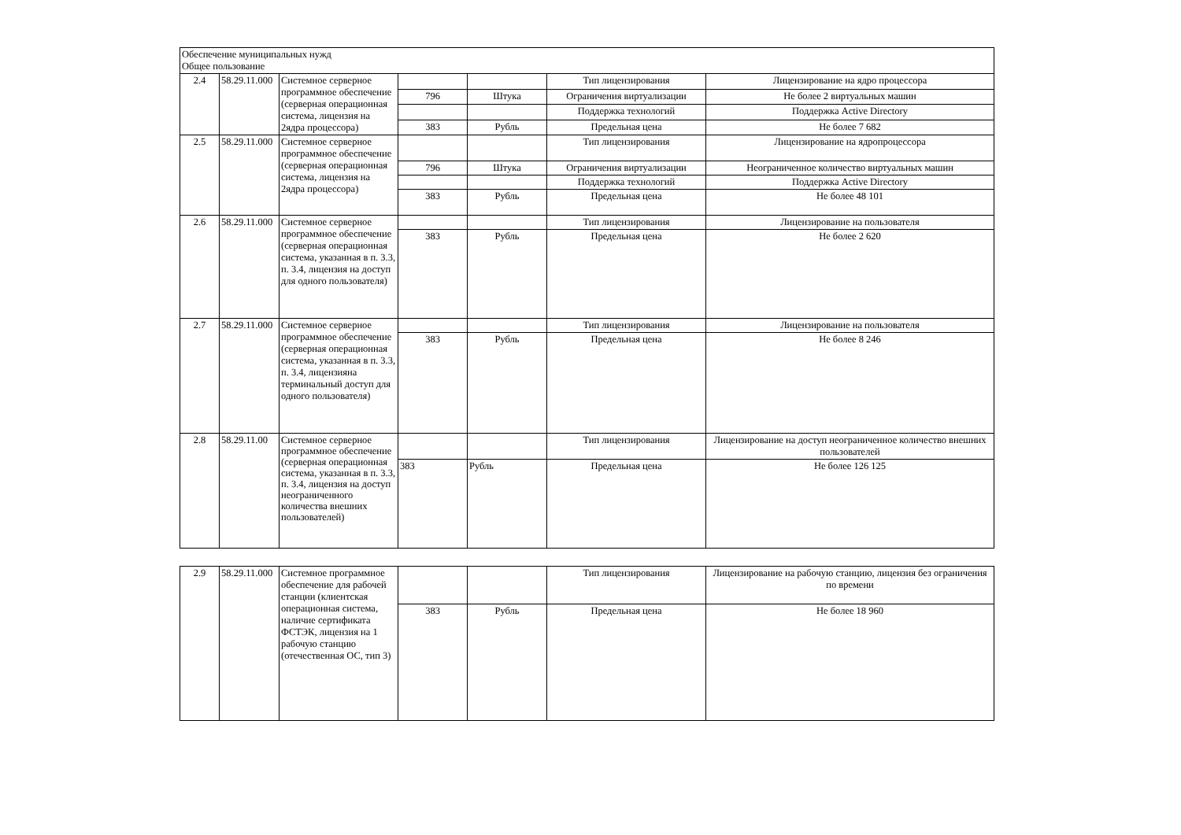| Обеспечение муниципальных нужд Общее пользование | | | | | | |
| 2.4 | 58.29.11.000 | Системное серверное программное обеспечение (серверная операционная система, лицензия на 2ядра процессора) | | | Тип лицензирования | Лицензирование на ядро процессора |
| | | | 796 | Штука | Ограничения виртуализации | Не более 2 виртуальных машин |
| | | | | | Поддержка технологий | Поддержка Active Directory |
| | | | 383 | Рубль | Предельная цена | Не более 7 682 |
| 2.5 | 58.29.11.000 | Системное серверное программное обеспечение (серверная операционная система, лицензия на 2ядра процессора) | | | Тип лицензирования | Лицензирование на ядропроцессора |
| | | | 796 | Штука | Ограничения виртуализации | Неограниченное количество виртуальных машин |
| | | | | | Поддержка технологий | Поддержка Active Directory |
| | | | 383 | Рубль | Предельная цена | Не более 48 101 |
| 2.6 | 58.29.11.000 | Системное серверное программное обеспечение (серверная операционная система, указанная в п. 3.3, п. 3.4, лицензия на доступ для одного пользователя) | | | Тип лицензирования | Лицензирование на пользователя |
| | | | 383 | Рубль | Предельная цена | Не более 2 620 |
| 2.7 | 58.29.11.000 | Системное серверное программное обеспечение (серверная операционная система, указанная в п. 3.3, п. 3.4, лицензияна терминальный доступ для одного пользователя) | | | Тип лицензирования | Лицензирование на пользователя |
| | | | 383 | Рубль | Предельная цена | Не более 8 246 |
| 2.8 | 58.29.11.00 | Системное серверное программное обеспечение (серверная операционная система, указанная в п. 3.3, п. 3.4, лицензия на доступ неограниченного количества внешних пользователей) | | | Тип лицензирования | Лицензирование на доступ неограниченное количество внешних пользователей |
| | | | 383 | Рубль | Предельная цена | Не более 126 125 |
| 2.9 | 58.29.11.000 | Системное программное обеспечение для рабочей станции (клиентская операционная система, наличие сертификата ФСТЭК, лицензия на 1 рабочую станцию (отечественная ОС, тип 3) | | | Тип лицензирования | Лицензирование на рабочую станцию, лицензия без ограничения по времени |
| | | | 383 | Рубль | Предельная цена | Не более 18 960 |